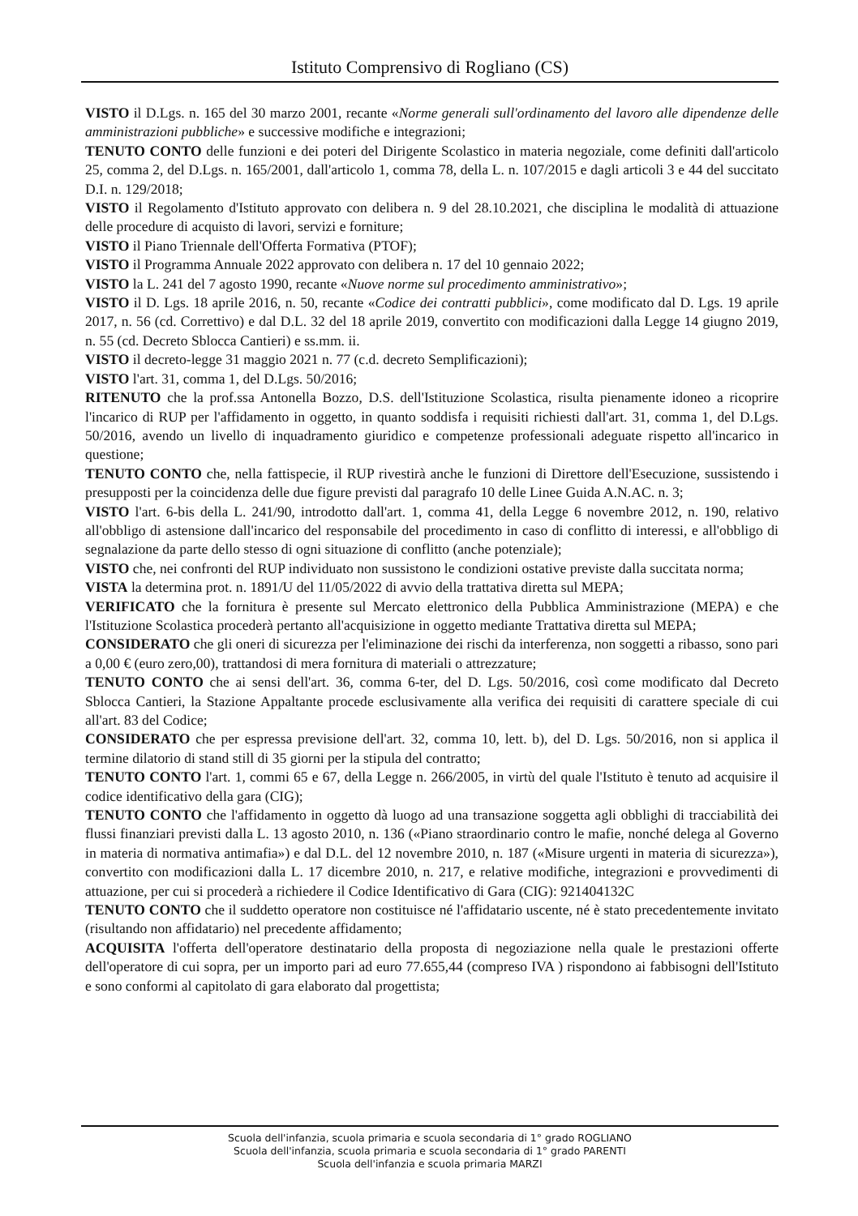Istituto Comprensivo di Rogliano (CS)
VISTO il D.Lgs. n. 165 del 30 marzo 2001, recante «Norme generali sull'ordinamento del lavoro alle dipendenze delle amministrazioni pubbliche» e successive modifiche e integrazioni;
TENUTO CONTO delle funzioni e dei poteri del Dirigente Scolastico in materia negoziale, come definiti dall'articolo 25, comma 2, del D.Lgs. n. 165/2001, dall'articolo 1, comma 78, della L. n. 107/2015 e dagli articoli 3 e 44 del succitato D.I. n. 129/2018;
VISTO il Regolamento d'Istituto approvato con delibera n. 9 del 28.10.2021, che disciplina le modalità di attuazione delle procedure di acquisto di lavori, servizi e forniture;
VISTO il Piano Triennale dell'Offerta Formativa (PTOF);
VISTO il Programma Annuale 2022 approvato con delibera n. 17 del 10 gennaio 2022;
VISTO la L. 241 del 7 agosto 1990, recante «Nuove norme sul procedimento amministrativo»;
VISTO il D. Lgs. 18 aprile 2016, n. 50, recante «Codice dei contratti pubblici», come modificato dal D. Lgs. 19 aprile 2017, n. 56 (cd. Correttivo) e dal D.L. 32 del 18 aprile 2019, convertito con modificazioni dalla Legge 14 giugno 2019, n. 55 (cd. Decreto Sblocca Cantieri) e ss.mm. ii.
VISTO il decreto-legge 31 maggio 2021 n. 77 (c.d. decreto Semplificazioni);
VISTO l'art. 31, comma 1, del D.Lgs. 50/2016;
RITENUTO che la prof.ssa Antonella Bozzo, D.S. dell'Istituzione Scolastica, risulta pienamente idoneo a ricoprire l'incarico di RUP per l'affidamento in oggetto, in quanto soddisfa i requisiti richiesti dall'art. 31, comma 1, del D.Lgs. 50/2016, avendo un livello di inquadramento giuridico e competenze professionali adeguate rispetto all'incarico in questione;
TENUTO CONTO che, nella fattispecie, il RUP rivestirà anche le funzioni di Direttore dell'Esecuzione, sussistendo i presupposti per la coincidenza delle due figure previsti dal paragrafo 10 delle Linee Guida A.N.AC. n. 3;
VISTO l'art. 6-bis della L. 241/90, introdotto dall'art. 1, comma 41, della Legge 6 novembre 2012, n. 190, relativo all'obbligo di astensione dall'incarico del responsabile del procedimento in caso di conflitto di interessi, e all'obbligo di segnalazione da parte dello stesso di ogni situazione di conflitto (anche potenziale);
VISTO che, nei confronti del RUP individuato non sussistono le condizioni ostative previste dalla succitata norma;
VISTA la determina prot. n. 1891/U del 11/05/2022 di avvio della trattativa diretta sul MEPA;
VERIFICATO che la fornitura è presente sul Mercato elettronico della Pubblica Amministrazione (MEPA) e che l'Istituzione Scolastica procederà pertanto all'acquisizione in oggetto mediante Trattativa diretta sul MEPA;
CONSIDERATO che gli oneri di sicurezza per l'eliminazione dei rischi da interferenza, non soggetti a ribasso, sono pari a 0,00 € (euro zero,00), trattandosi di mera fornitura di materiali o attrezzature;
TENUTO CONTO che ai sensi dell'art. 36, comma 6-ter, del D. Lgs. 50/2016, così come modificato dal Decreto Sblocca Cantieri, la Stazione Appaltante procede esclusivamente alla verifica dei requisiti di carattere speciale di cui all'art. 83 del Codice;
CONSIDERATO che per espressa previsione dell'art. 32, comma 10, lett. b), del D. Lgs. 50/2016, non si applica il termine dilatorio di stand still di 35 giorni per la stipula del contratto;
TENUTO CONTO l'art. 1, commi 65 e 67, della Legge n. 266/2005, in virtù del quale l'Istituto è tenuto ad acquisire il codice identificativo della gara (CIG);
TENUTO CONTO che l'affidamento in oggetto dà luogo ad una transazione soggetta agli obblighi di tracciabilità dei flussi finanziari previsti dalla L. 13 agosto 2010, n. 136 («Piano straordinario contro le mafie, nonché delega al Governo in materia di normativa antimafia») e dal D.L. del 12 novembre 2010, n. 187 («Misure urgenti in materia di sicurezza»), convertito con modificazioni dalla L. 17 dicembre 2010, n. 217, e relative modifiche, integrazioni e provvedimenti di attuazione, per cui si procederà a richiedere il Codice Identificativo di Gara (CIG): 921404132C
TENUTO CONTO che il suddetto operatore non costituisce né l'affidatario uscente, né è stato precedentemente invitato (risultando non affidatario) nel precedente affidamento;
ACQUISITA l'offerta dell'operatore destinatario della proposta di negoziazione nella quale le prestazioni offerte dell'operatore di cui sopra, per un importo pari ad euro 77.655,44 (compreso IVA ) rispondono ai fabbisogni dell'Istituto e sono conformi al capitolato di gara elaborato dal progettista;
Scuola dell'infanzia, scuola primaria e scuola secondaria di 1° grado ROGLIANO
Scuola dell'infanzia, scuola primaria e scuola secondaria di 1° grado PARENTI
Scuola dell'infanzia e scuola primaria MARZI